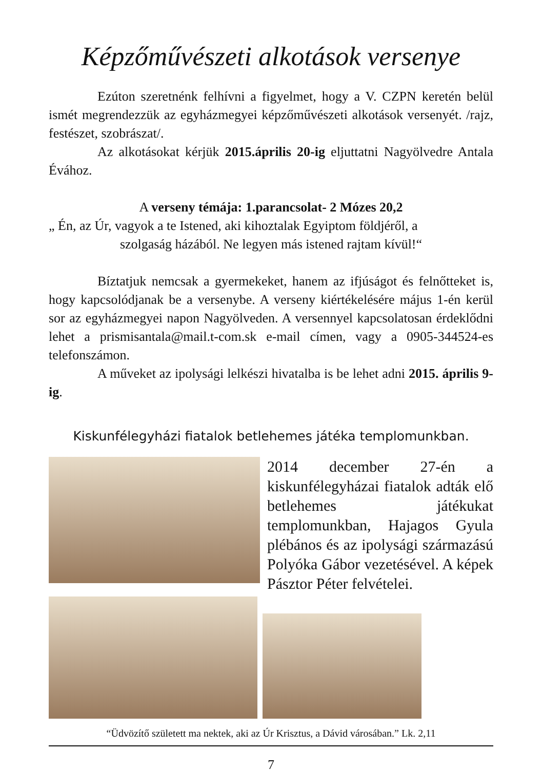Képzőművészeti alkotások versenye
Ezúton szeretnénk felhívni a figyelmet, hogy a V. CZPN keretén belül ismét megrendezzük az egyházmegyei képzőművészeti alkotások versenyét. /rajz, festészet, szobrászat/.
Az alkotásokat kérjük 2015.április 20-ig eljuttatni Nagyölvedre Antala Évához.
A verseny témája: 1.parancsolat- 2 Mózes 20,2
„ Én, az Úr, vagyok a te Istened, aki kihoztalak Egyiptom földjéről, a
szolgaság házából. Ne legyen más istened rajtam kívül!“
Bíztatjuk nemcsak a gyermekeket, hanem az ifjúságot és felnőtteket is, hogy kapcsolódjanak be a versenybe. A verseny kiértékelésére május 1-én kerül sor az egyházmegyei napon Nagyölveden. A versennyel kapcsolatosan érdeklődni lehet a prismisantala@mail.t-com.sk e-mail címen, vagy a 0905-344524-es telefonszámon.
A műveket az ipolysági lelkészi hivatalba is be lehet adni 2015. április 9-ig.
Kiskunfélegyházi fiatalok betlehemes játéka templomunkban.
2014 december 27-én a kiskunfélegyházai fiatalok adták elő betlehemes játékukat templomunkban, Hajagos Gyula plébános és az ipolysági származású Polyóka Gábor vezetésével. A képek Pásztor Péter felvételei.
“Üdvözítő született ma nektek, aki az Úr Krisztus, a Dávid városában.” Lk. 2,11
7